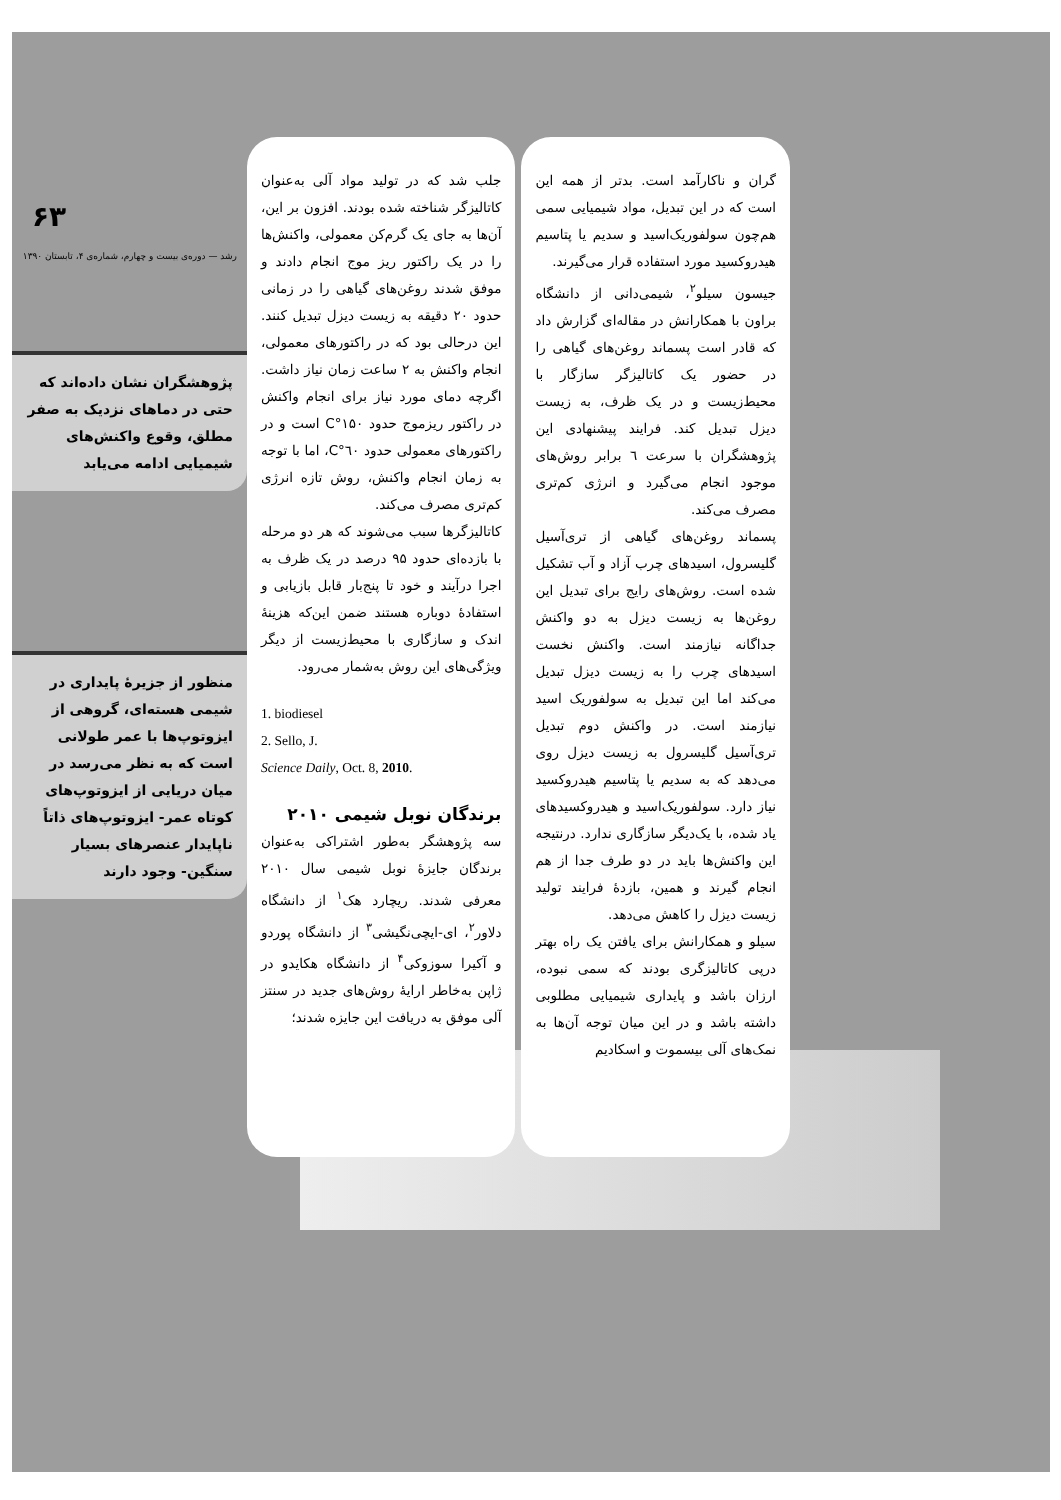گران و ناکارآمد است. بدتر از همه این است که در این تبدیل، مواد شیمیایی سمی هم‌چون سولفوریک‌اسید و سدیم یا پتاسیم هیدروکسید مورد استفاده قرار می‌گیرند.
جیسون سیلو<sup>۲</sup>، شیمی‌دانی از دانشگاه براون با همکارانش در مقاله‌ای گزارش داد که قادر است پسماند روغن‌های گیاهی را در حضور یک کاتالیزگر سازگار با محیط‌زیست و در یک ظرف، به زیست دیزل تبدیل کند. فرایند پیشنهادی این پژوهشگران با سرعت ٦ برابر روش‌های موجود انجام می‌گیرد و انرژی کم‌تری مصرف می‌کند.
پسماند روغن‌های گیاهی از تری‌آسیل گلیسرول، اسیدهای چرب آزاد و آب تشکیل شده است. روش‌های رایج برای تبدیل این روغن‌ها به زیست دیزل به دو واکنش جداگانه نیازمند است. واکنش نخست اسیدهای چرب را به زیست دیزل تبدیل می‌کند اما این تبدیل به سولفوریک اسید نیازمند است. در واکنش دوم تبدیل تری‌آسیل گلیسرول به زیست دیزل روی می‌دهد که به سدیم یا پتاسیم هیدروکسید نیاز دارد. سولفوریک‌اسید و هیدروکسیدهای یاد شده، با یک‌دیگر سازگاری ندارد. درنتیجه این واکنش‌ها باید در دو طرف جدا از هم انجام گیرند و همین، بازدهٔ فرایند تولید زیست دیزل را کاهش می‌دهد.
سیلو و همکارانش برای یافتن یک راه بهتر درپی کاتالیزگری بودند که سمی نبوده، ارزان باشد و پایداری شیمیایی مطلوبی داشته باشد و در این میان توجه آن‌ها به نمک‌های آلی بیسموت و اسکادیم
جلب شد که در تولید مواد آلی به‌عنوان کاتالیزگر شناخته شده بودند. افزون بر این، آن‌ها به جای یک گرم‌کن معمولی، واکنش‌ها را در یک راکتور ریز موج انجام دادند و موفق شدند روغن‌های گیاهی را در زمانی حدود ۲۰ دقیقه به زیست دیزل تبدیل کنند. این درحالی بود که در راکتورهای معمولی، انجام واکنش به ۲ ساعت زمان نیاز داشت. اگرچه دمای مورد نیاز برای انجام واکنش در راکتور ریزموج حدود ۱۵۰°C است و در راکتورهای معمولی حدود ٦۰°C، اما با توجه به زمان انجام واکنش، روش تازه انرژی کم‌تری مصرف می‌کند.
کاتالیزگرها سبب می‌شوند که هر دو مرحله با بازده‌ای حدود ۹۵ درصد در یک ظرف به اجرا درآیند و خود تا پنج‌بار قابل بازیابی و استفادهٔ دوباره هستند ضمن این‌که هزینهٔ اندک و سازگاری با محیط‌زیست از دیگر ویژگی‌های این روش به‌شمار می‌رود.
1. biodiesel
2. Sello, J.
Science Daily, Oct. 8, 2010.
برندگان نوبل شیمی ۲۰۱۰
سه پژوهشگر به‌طور اشتراکی به‌عنوان برندگان جایزهٔ نوبل شیمی سال ۲۰۱۰ معرفی شدند. ریچارد هک<sup>۱</sup> از دانشگاه دلاور<sup>۲</sup>، ای-ایچی‌نگیشی<sup>۳</sup> از دانشگاه پوردو و آکیرا سوزوکی<sup>۴</sup> از دانشگاه هکایدو در ژاپن به‌خاطر ارایهٔ روش‌های جدید در سنتز آلی موفق به دریافت این جایزه شدند؛
۶۳
رشد — دوره‌ی بیست و چهارم، شماره‌ی ۴، تابستان ۱۳۹۰
پژوهشگران نشان داده‌اند که حتی در دماهای نزدیک به صفر مطلق، وقوع واکنش‌های شیمیایی ادامه می‌یابد
منظور از جزیرهٔ پایداری در شیمی هسته‌ای، گروهی از ایزوتوپ‌ها با عمر طولانی است که به نظر می‌رسد در میان دریایی از ایزوتوپ‌های کوتاه عمر- ایزوتوپ‌های ذاتاً ناپایدار عنصرهای بسیار سنگین- وجود دارند